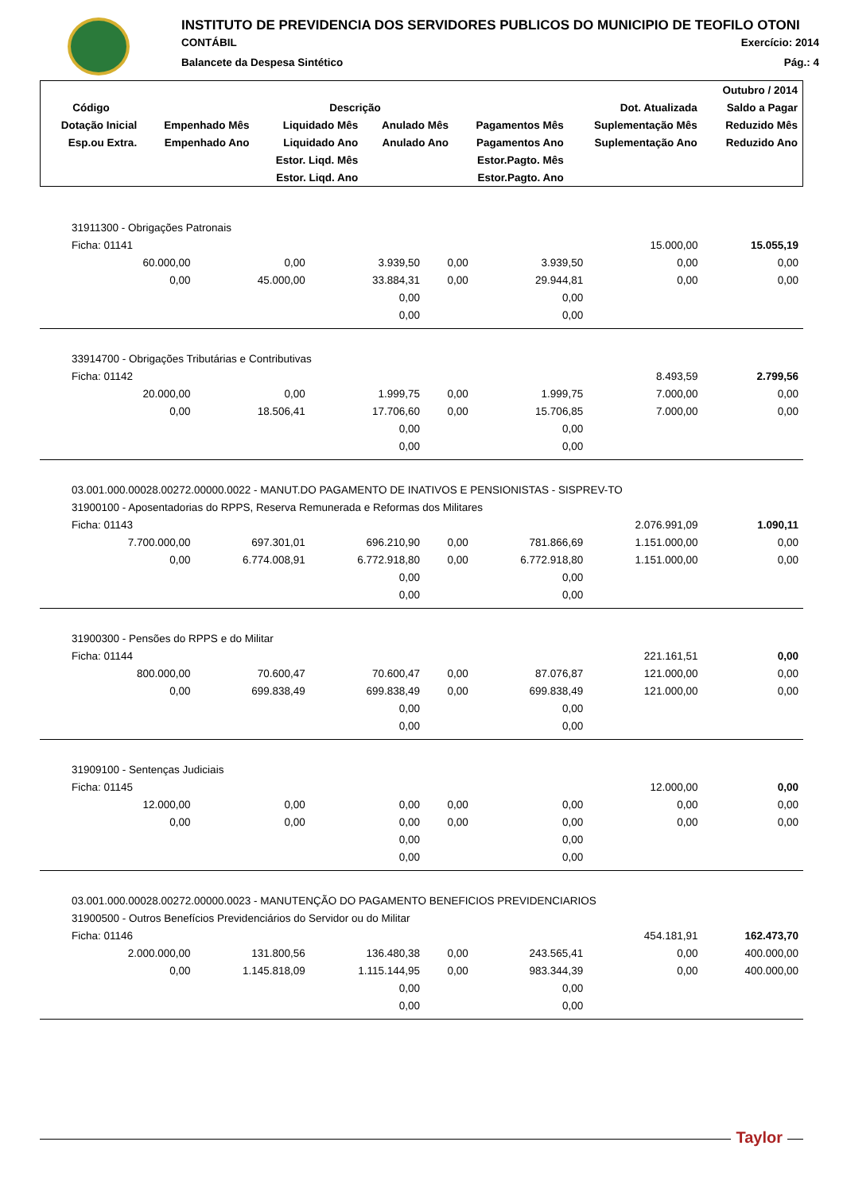INSTITUTO DE PREVIDENCIA DOS SERVIDORES PUBLICOS DO MUNICIPIO DE TEOFILO OTONI
CONTÁBIL Exercício: 2014
Balancete da Despesa Sintético Pág.: 4
| | | | | | | Outubro / 2014 |
| --- | --- | --- | --- | --- | --- | --- |
| Código | Descrição | | | | Dot. Atualizada | Saldo a Pagar |
| Dotação Inicial | Empenhado Mês | Liquidado Mês | Anulado Mês | Pagamentos Mês | Suplementação Mês | Reduzido Mês |
| Esp.ou Extra. | Empenhado Ano | Liquidado Ano | Anulado Ano | Pagamentos Ano | Suplementação Ano | Reduzido Ano |
| | | Estor. Liqd. Mês | | Estor.Pagto. Mês | | |
| | | Estor. Liqd. Ano | | Estor.Pagto. Ano | | |
| 31911300 - Obrigações Patronais | | | | | | |
| Ficha: 01141 | | | | | 15.000,00 | 15.055,19 |
| 60.000,00 | 0,00 | 3.939,50 | 0,00 | 3.939,50 | 0,00 | 0,00 |
| 0,00 | 45.000,00 | 33.884,31 | 0,00 | 29.944,81 | 0,00 | 0,00 |
| | | 0,00 | | 0,00 | | |
| | | 0,00 | | 0,00 | | |
| 33914700 - Obrigações Tributárias e Contributivas | | | | | | |
| Ficha: 01142 | | | | | 8.493,59 | 2.799,56 |
| 20.000,00 | 0,00 | 1.999,75 | 0,00 | 1.999,75 | 7.000,00 | 0,00 |
| 0,00 | 18.506,41 | 17.706,60 | 0,00 | 15.706,85 | 7.000,00 | 0,00 |
| | | 0,00 | | 0,00 | | |
| | | 0,00 | | 0,00 | | |
| 03.001.000.00028.00272.00000.0022 - MANUT.DO PAGAMENTO DE INATIVOS E PENSIONISTAS - SISPREV-TO | | | | | | |
| 31900100 - Aposentadorias do RPPS, Reserva Remunerada e Reformas dos Militares | | | | | | |
| Ficha: 01143 | | | | | 2.076.991,09 | 1.090,11 |
| 7.700.000,00 | 697.301,01 | 696.210,90 | 0,00 | 781.866,69 | 1.151.000,00 | 0,00 |
| 0,00 | 6.774.008,91 | 6.772.918,80 | 0,00 | 6.772.918,80 | 1.151.000,00 | 0,00 |
| | | 0,00 | | 0,00 | | |
| | | 0,00 | | 0,00 | | |
| 31900300 - Pensões do RPPS e do Militar | | | | | | |
| Ficha: 01144 | | | | | 221.161,51 | 0,00 |
| 800.000,00 | 70.600,47 | 70.600,47 | 0,00 | 87.076,87 | 121.000,00 | 0,00 |
| 0,00 | 699.838,49 | 699.838,49 | 0,00 | 699.838,49 | 121.000,00 | 0,00 |
| | | 0,00 | | 0,00 | | |
| | | 0,00 | | 0,00 | | |
| 31909100 - Sentenças Judiciais | | | | | | |
| Ficha: 01145 | | | | | 12.000,00 | 0,00 |
| 12.000,00 | 0,00 | 0,00 | 0,00 | 0,00 | 0,00 | 0,00 |
| 0,00 | 0,00 | 0,00 | 0,00 | 0,00 | 0,00 | 0,00 |
| | | 0,00 | | 0,00 | | |
| | | 0,00 | | 0,00 | | |
| 03.001.000.00028.00272.00000.0023 - MANUTENÇÃO DO PAGAMENTO BENEFICIOS PREVIDENCIARIOS | | | | | | |
| 31900500 - Outros Benefícios Previdenciários do Servidor ou do Militar | | | | | | |
| Ficha: 01146 | | | | | 454.181,91 | 162.473,70 |
| 2.000.000,00 | 131.800,56 | 136.480,38 | 0,00 | 243.565,41 | 0,00 | 400.000,00 |
| 0,00 | 1.145.818,09 | 1.115.144,95 | 0,00 | 983.344,39 | 0,00 | 400.000,00 |
| | | 0,00 | | 0,00 | | |
| | | 0,00 | | 0,00 | | |
Taylor